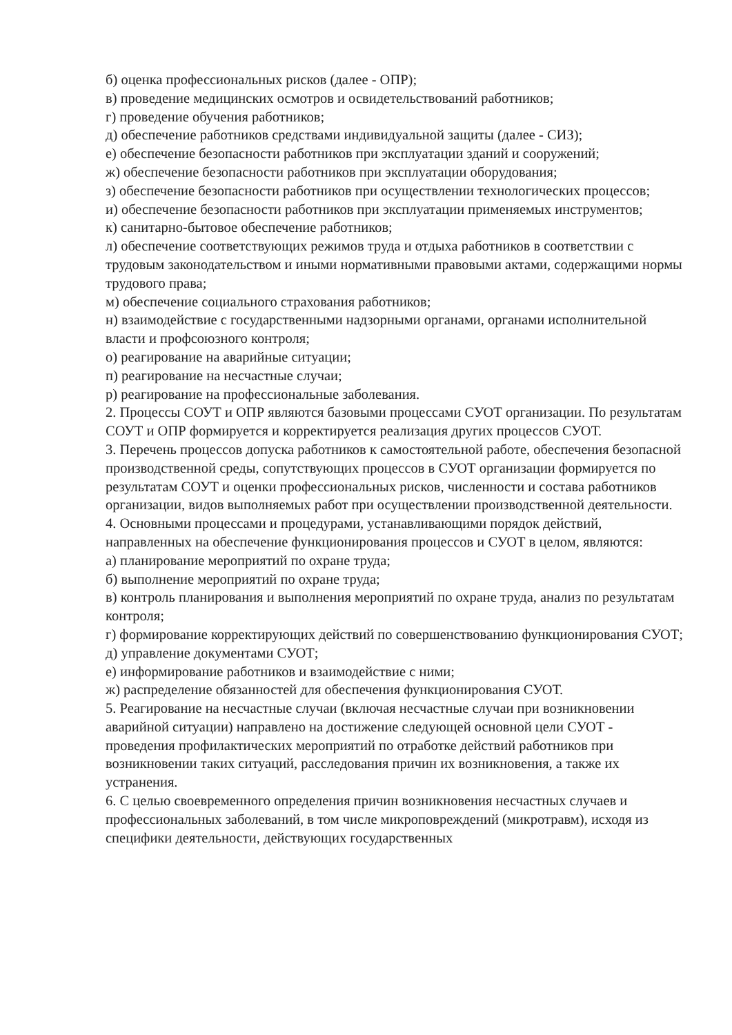б) оценка профессиональных рисков (далее - ОПР);
в) проведение медицинских осмотров и освидетельствований работников;
г) проведение обучения работников;
д) обеспечение работников средствами индивидуальной защиты (далее - СИЗ);
е) обеспечение безопасности работников при эксплуатации зданий и сооружений;
ж) обеспечение безопасности работников при эксплуатации оборудования;
з) обеспечение безопасности работников при осуществлении технологических процессов;
и) обеспечение безопасности работников при эксплуатации применяемых инструментов;
к) санитарно-бытовое обеспечение работников;
л) обеспечение соответствующих режимов труда и отдыха работников в соответствии с трудовым законодательством и иными нормативными правовыми актами, содержащими нормы трудового права;
м) обеспечение социального страхования работников;
н) взаимодействие с государственными надзорными органами, органами исполнительной власти и профсоюзного контроля;
о) реагирование на аварийные ситуации;
п) реагирование на несчастные случаи;
р) реагирование на профессиональные заболевания.
2. Процессы СОУТ и ОПР являются базовыми процессами СУОТ организации. По результатам СОУТ и ОПР формируется и корректируется реализация других процессов СУОТ.
3. Перечень процессов допуска работников к самостоятельной работе, обеспечения безопасной производственной среды, сопутствующих процессов в СУОТ организации формируется по результатам СОУТ и оценки профессиональных рисков, численности и состава работников организации, видов выполняемых работ при осуществлении производственной деятельности.
4. Основными процессами и процедурами, устанавливающими порядок действий, направленных на обеспечение функционирования процессов и СУОТ в целом, являются:
а) планирование мероприятий по охране труда;
б) выполнение мероприятий по охране труда;
в) контроль планирования и выполнения мероприятий по охране труда, анализ по результатам контроля;
г) формирование корректирующих действий по совершенствованию функционирования СУОТ;
д) управление документами СУОТ;
е) информирование работников и взаимодействие с ними;
ж) распределение обязанностей для обеспечения функционирования СУОТ.
5. Реагирование на несчастные случаи (включая несчастные случаи при возникновении аварийной ситуации) направлено на достижение следующей основной цели СУОТ - проведения профилактических мероприятий по отработке действий работников при возникновении таких ситуаций, расследования причин их возникновения, а также их устранения.
6. С целью своевременного определения причин возникновения несчастных случаев и профессиональных заболеваний, в том числе микроповреждений (микротравм), исходя из специфики деятельности, действующих государственных